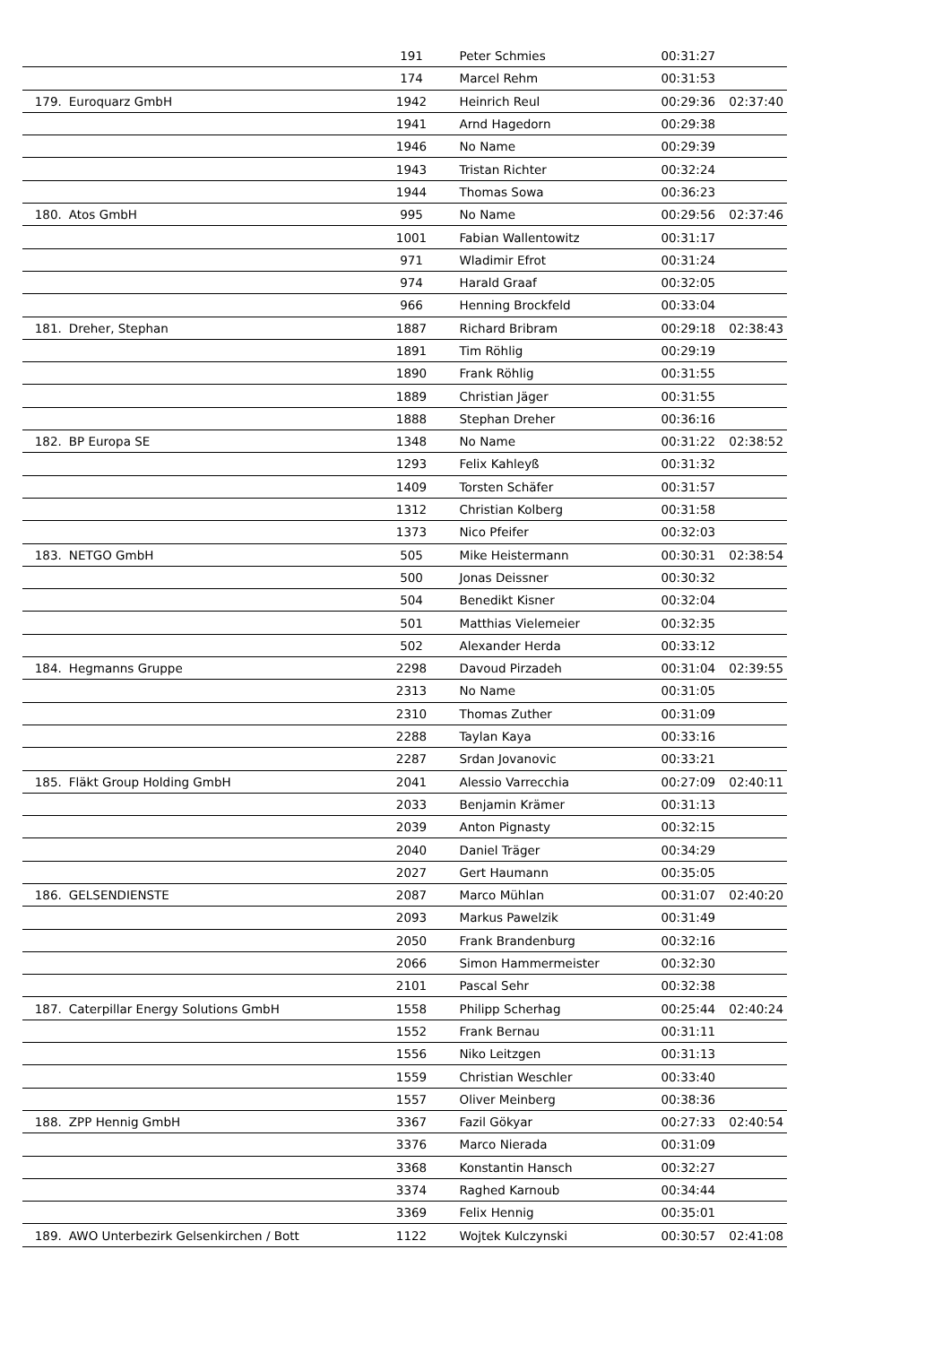| | | 191 | Peter Schmies | 00:31:27 | |
| | | 174 | Marcel Rehm | 00:31:53 | |
| 179. | Euroquarz GmbH | 1942 | Heinrich Reul | 00:29:36 | 02:37:40 |
| | | 1941 | Arnd Hagedorn | 00:29:38 | |
| | | 1946 | No Name | 00:29:39 | |
| | | 1943 | Tristan Richter | 00:32:24 | |
| | | 1944 | Thomas Sowa | 00:36:23 | |
| 180. | Atos GmbH | 995 | No Name | 00:29:56 | 02:37:46 |
| | | 1001 | Fabian Wallentowitz | 00:31:17 | |
| | | 971 | Wladimir Efrot | 00:31:24 | |
| | | 974 | Harald Graaf | 00:32:05 | |
| | | 966 | Henning Brockfeld | 00:33:04 | |
| 181. | Dreher, Stephan | 1887 | Richard Bribram | 00:29:18 | 02:38:43 |
| | | 1891 | Tim Röhlig | 00:29:19 | |
| | | 1890 | Frank Röhlig | 00:31:55 | |
| | | 1889 | Christian Jäger | 00:31:55 | |
| | | 1888 | Stephan Dreher | 00:36:16 | |
| 182. | BP Europa SE | 1348 | No Name | 00:31:22 | 02:38:52 |
| | | 1293 | Felix Kahleyß | 00:31:32 | |
| | | 1409 | Torsten Schäfer | 00:31:57 | |
| | | 1312 | Christian Kolberg | 00:31:58 | |
| | | 1373 | Nico Pfeifer | 00:32:03 | |
| 183. | NETGO GmbH | 505 | Mike Heistermann | 00:30:31 | 02:38:54 |
| | | 500 | Jonas Deissner | 00:30:32 | |
| | | 504 | Benedikt Kisner | 00:32:04 | |
| | | 501 | Matthias Vielemeier | 00:32:35 | |
| | | 502 | Alexander Herda | 00:33:12 | |
| 184. | Hegmanns Gruppe | 2298 | Davoud Pirzadeh | 00:31:04 | 02:39:55 |
| | | 2313 | No Name | 00:31:05 | |
| | | 2310 | Thomas Zuther | 00:31:09 | |
| | | 2288 | Taylan Kaya | 00:33:16 | |
| | | 2287 | Srdan Jovanovic | 00:33:21 | |
| 185. | Fläkt Group Holding GmbH | 2041 | Alessio Varrecchia | 00:27:09 | 02:40:11 |
| | | 2033 | Benjamin Krämer | 00:31:13 | |
| | | 2039 | Anton Pignasty | 00:32:15 | |
| | | 2040 | Daniel Träger | 00:34:29 | |
| | | 2027 | Gert Haumann | 00:35:05 | |
| 186. | GELSENDIENSTE | 2087 | Marco Mühlan | 00:31:07 | 02:40:20 |
| | | 2093 | Markus Pawelzik | 00:31:49 | |
| | | 2050 | Frank Brandenburg | 00:32:16 | |
| | | 2066 | Simon Hammermeister | 00:32:30 | |
| | | 2101 | Pascal Sehr | 00:32:38 | |
| 187. | Caterpillar Energy Solutions GmbH | 1558 | Philipp Scherhag | 00:25:44 | 02:40:24 |
| | | 1552 | Frank Bernau | 00:31:11 | |
| | | 1556 | Niko Leitzgen | 00:31:13 | |
| | | 1559 | Christian Weschler | 00:33:40 | |
| | | 1557 | Oliver Meinberg | 00:38:36 | |
| 188. | ZPP Hennig GmbH | 3367 | Fazil Gökyar | 00:27:33 | 02:40:54 |
| | | 3376 | Marco Nierada | 00:31:09 | |
| | | 3368 | Konstantin Hansch | 00:32:27 | |
| | | 3374 | Raghed Karnoub | 00:34:44 | |
| | | 3369 | Felix Hennig | 00:35:01 | |
| 189. | AWO Unterbezirk Gelsenkirchen / Bott | 1122 | Wojtek Kulczynski | 00:30:57 | 02:41:08 |